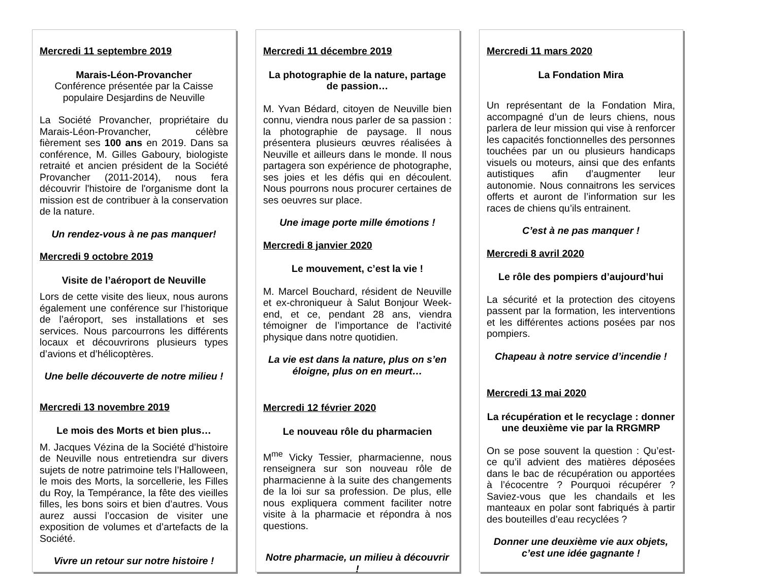Mercredi 11 septembre 2019
Marais-Léon-Provancher
Conférence présentée par la Caisse populaire Desjardins de Neuville
La Société Provancher, propriétaire du Marais-Léon-Provancher, célèbre fièrement ses 100 ans en 2019. Dans sa conférence, M. Gilles Gaboury, biologiste retraité et ancien président de la Société Provancher (2011-2014), nous fera découvrir l'histoire de l'organisme dont la mission est de contribuer à la conservation de la nature.
Un rendez-vous à ne pas manquer!
Mercredi 9 octobre 2019
Visite de l’aéroport de Neuville
Lors de cette visite des lieux, nous aurons également une conférence sur l’historique de l’aéroport, ses installations et ses services. Nous parcourrons les différents locaux et découvrirons plusieurs types d’avions et d’hélicoptères.
Une belle découverte de notre milieu !
Mercredi 13 novembre 2019
Le mois des Morts et bien plus…
M. Jacques Vézina de la Société d’histoire de Neuville nous entretiendra sur divers sujets de notre patrimoine tels l’Halloween, le mois des Morts, la sorcellerie, les Filles du Roy, la Tempérance, la fête des vieilles filles, les bons soirs et bien d’autres. Vous aurez aussi l’occasion de visiter une exposition de volumes et d’artefacts de la Société.
Vivre un retour sur notre histoire !
Mercredi 11 décembre 2019
La photographie de la nature, partage de passion…
M. Yvan Bédard, citoyen de Neuville bien connu, viendra nous parler de sa passion : la photographie de paysage. Il nous présentera plusieurs œuvres réalisées à Neuville et ailleurs dans le monde. Il nous partagera son expérience de photographe, ses joies et les défis qui en découlent. Nous pourrons nous procurer certaines de ses oeuvres sur place.
Une image porte mille émotions !
Mercredi 8 janvier 2020
Le mouvement, c’est la vie !
M. Marcel Bouchard, résident de Neuville et ex-chroniqueur à Salut Bonjour Week-end, et ce, pendant 28 ans, viendra témoigner de l’importance de l’activité physique dans notre quotidien.
La vie est dans la nature, plus on s’en éloigne, plus on en meurt…
Mercredi 12 février 2020
Le nouveau rôle du pharmacien
M<sup>me</sup> Vicky Tessier, pharmacienne, nous renseignera sur son nouveau rôle de pharmacienne à la suite des changements de la loi sur sa profession. De plus, elle nous expliquera comment faciliter notre visite à la pharmacie et répondra à nos questions.
Notre pharmacie, un milieu à découvrir !
Mercredi 11 mars 2020
La Fondation Mira
Un représentant de la Fondation Mira, accompagné d’un de leurs chiens, nous parlera de leur mission qui vise à renforcer les capacités fonctionnelles des personnes touchées par un ou plusieurs handicaps visuels ou moteurs, ainsi que des enfants autistiques afin d’augmenter leur autonomie. Nous connaitrons les services offerts et auront de l’information sur les races de chiens qu’ils entrainent.
C’est à ne pas manquer !
Mercredi 8 avril 2020
Le rôle des pompiers d’aujourd’hui
La sécurité et la protection des citoyens passent par la formation, les interventions et les différentes actions posées par nos pompiers.
Chapeau à notre service d’incendie !
Mercredi 13 mai 2020
La récupération et le recyclage : donner une deuxième vie par la RRGMRP
On se pose souvent la question : Qu’est-ce qu’il advient des matières déposées dans le bac de récupération ou apportées à l’écocentre ? Pourquoi récupérer ? Saviez-vous que les chandails et les manteaux en polar sont fabriqués à partir des bouteilles d’eau recyclées ?
Donner une deuxième vie aux objets, c’est une idée gagnante !